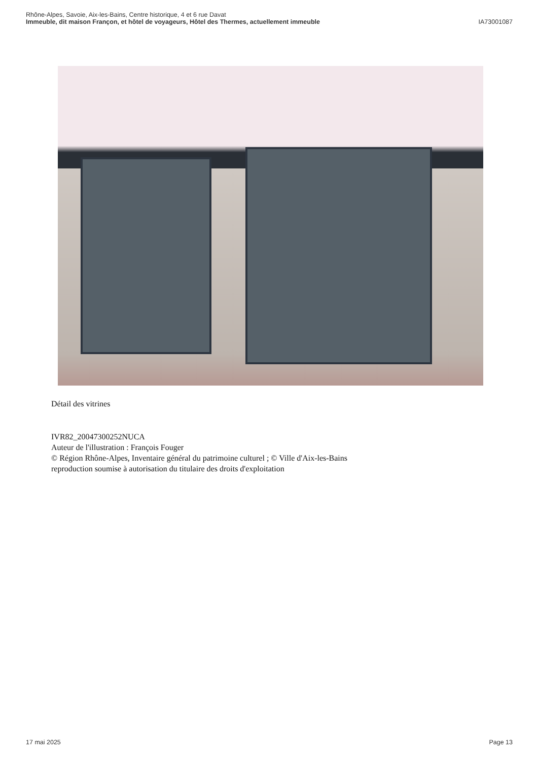Rhône-Alpes, Savoie, Aix-les-Bains, Centre historique, 4 et 6 rue Davat
Immeuble, dit maison Françon, et hôtel de voyageurs, Hôtel des Thermes, actuellement immeuble IA73001087
Détail des vitrines
IVR82_20047300252NUCA
Auteur de l'illustration : François Fouger
© Région Rhône-Alpes, Inventaire général du patrimoine culturel ; © Ville d'Aix-les-Bains
reproduction soumise à autorisation du titulaire des droits d'exploitation
17 mai 2025 Page 13